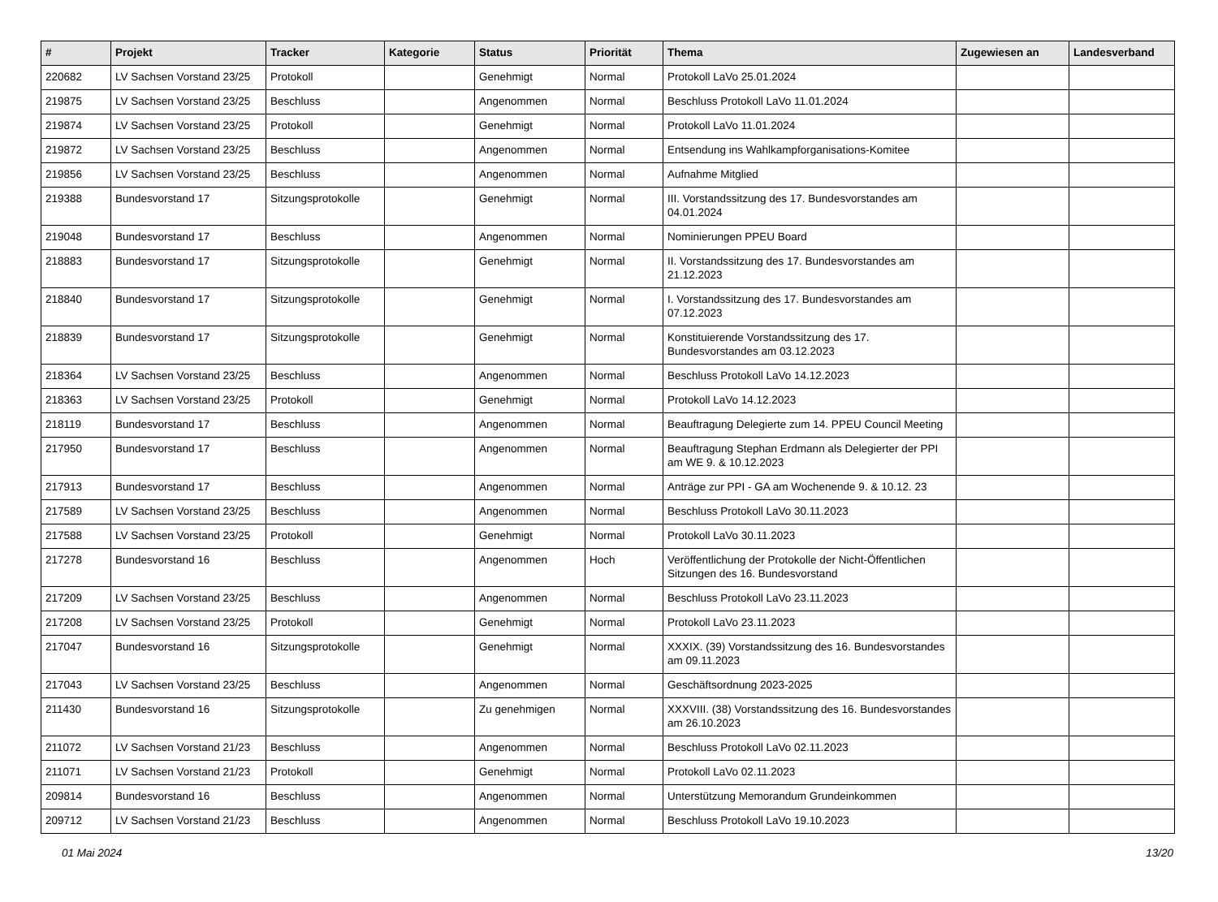| # | Projekt | Tracker | Kategorie | Status | Priorität | Thema | Zugewiesen an | Landesverband |
| --- | --- | --- | --- | --- | --- | --- | --- | --- |
| 220682 | LV Sachsen Vorstand 23/25 | Protokoll | | Genehmigt | Normal | Protokoll LaVo 25.01.2024 | | |
| 219875 | LV Sachsen Vorstand 23/25 | Beschluss | | Angenommen | Normal | Beschluss Protokoll LaVo 11.01.2024 | | |
| 219874 | LV Sachsen Vorstand 23/25 | Protokoll | | Genehmigt | Normal | Protokoll LaVo 11.01.2024 | | |
| 219872 | LV Sachsen Vorstand 23/25 | Beschluss | | Angenommen | Normal | Entsendung ins Wahlkampforganisations-Komitee | | |
| 219856 | LV Sachsen Vorstand 23/25 | Beschluss | | Angenommen | Normal | Aufnahme Mitglied | | |
| 219388 | Bundesvorstand 17 | Sitzungsprotokolle | | Genehmigt | Normal | III. Vorstandssitzung des 17. Bundesvorstandes am 04.01.2024 | | |
| 219048 | Bundesvorstand 17 | Beschluss | | Angenommen | Normal | Nominierungen PPEU Board | | |
| 218883 | Bundesvorstand 17 | Sitzungsprotokolle | | Genehmigt | Normal | II. Vorstandssitzung des 17. Bundesvorstandes am 21.12.2023 | | |
| 218840 | Bundesvorstand 17 | Sitzungsprotokolle | | Genehmigt | Normal | I. Vorstandssitzung des 17. Bundesvorstandes am 07.12.2023 | | |
| 218839 | Bundesvorstand 17 | Sitzungsprotokolle | | Genehmigt | Normal | Konstituierende Vorstandssitzung des 17. Bundesvorstandes am 03.12.2023 | | |
| 218364 | LV Sachsen Vorstand 23/25 | Beschluss | | Angenommen | Normal | Beschluss Protokoll LaVo 14.12.2023 | | |
| 218363 | LV Sachsen Vorstand 23/25 | Protokoll | | Genehmigt | Normal | Protokoll LaVo 14.12.2023 | | |
| 218119 | Bundesvorstand 17 | Beschluss | | Angenommen | Normal | Beauftragung Delegierte zum 14. PPEU Council Meeting | | |
| 217950 | Bundesvorstand 17 | Beschluss | | Angenommen | Normal | Beauftragung Stephan Erdmann als Delegierter der PPI am WE 9. & 10.12.2023 | | |
| 217913 | Bundesvorstand 17 | Beschluss | | Angenommen | Normal | Anträge zur PPI - GA am Wochenende 9. & 10.12. 23 | | |
| 217589 | LV Sachsen Vorstand 23/25 | Beschluss | | Angenommen | Normal | Beschluss Protokoll LaVo 30.11.2023 | | |
| 217588 | LV Sachsen Vorstand 23/25 | Protokoll | | Genehmigt | Normal | Protokoll LaVo 30.11.2023 | | |
| 217278 | Bundesvorstand 16 | Beschluss | | Angenommen | Hoch | Veröffentlichung der Protokolle der Nicht-Öffentlichen Sitzungen des 16. Bundesvorstand | | |
| 217209 | LV Sachsen Vorstand 23/25 | Beschluss | | Angenommen | Normal | Beschluss Protokoll LaVo 23.11.2023 | | |
| 217208 | LV Sachsen Vorstand 23/25 | Protokoll | | Genehmigt | Normal | Protokoll LaVo 23.11.2023 | | |
| 217047 | Bundesvorstand 16 | Sitzungsprotokolle | | Genehmigt | Normal | XXXIX. (39) Vorstandssitzung des 16. Bundesvorstandes am 09.11.2023 | | |
| 217043 | LV Sachsen Vorstand 23/25 | Beschluss | | Angenommen | Normal | Geschäftsordnung 2023-2025 | | |
| 211430 | Bundesvorstand 16 | Sitzungsprotokolle | | Zu genehmigen | Normal | XXXVIII. (38) Vorstandssitzung des 16. Bundesvorstandes am 26.10.2023 | | |
| 211072 | LV Sachsen Vorstand 21/23 | Beschluss | | Angenommen | Normal | Beschluss Protokoll LaVo 02.11.2023 | | |
| 211071 | LV Sachsen Vorstand 21/23 | Protokoll | | Genehmigt | Normal | Protokoll LaVo 02.11.2023 | | |
| 209814 | Bundesvorstand 16 | Beschluss | | Angenommen | Normal | Unterstützung Memorandum Grundeinkommen | | |
| 209712 | LV Sachsen Vorstand 21/23 | Beschluss | | Angenommen | Normal | Beschluss Protokoll LaVo 19.10.2023 | | |
01 Mai 2024 13/20